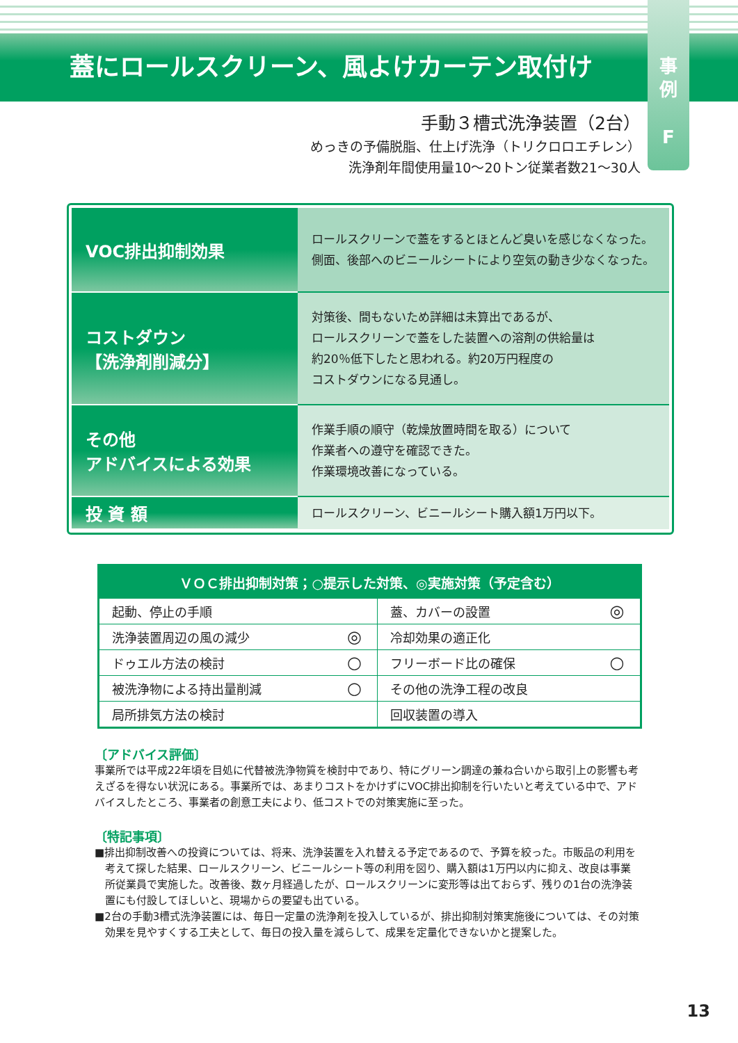蓋にロールスクリーン、風よけカーテン取付け
事
例
F
手動３槽式洗浄装置（2台）
めっきの予備脱脂、仕上げ洗浄（トリクロロエチレン）
洗浄剤年間使用量10〜20トン従業者数21〜30人
| VOC排出抑制効果 | ロールスクリーンで蓋をするとほとんど臭いを感じなくなった。 側面、後部へのビニールシートにより空気の動き少なくなった。 |
| コストダウン 【洗浄剤削減分】 | 対策後、間もないため詳細は未算出であるが、 ロールスクリーンで蓋をした装置への溶剤の供給量は 約20％低下したと思われる。約20万円程度の コストダウンになる見通し。 |
| その他 アドバイスによる効果 | 作業手順の順守（乾燥放置時間を取る）について 作業者への遵守を確認できた。 作業環境改善になっている。 |
| 投 資 額 | ロールスクリーン、ビニールシート購入額1万円以下。 |
| ＶＯＣ排出抑制対策；○提示した対策、◎実施対策（予定含む） | | | |
| --- | --- | --- | --- |
| 起動、停止の手順 | | 蓋、カバーの設置 | ◎ |
| 洗浄装置周辺の風の減少 | ◎ | 冷却効果の適正化 | |
| ドゥエル方法の検討 | ○ | フリーボード比の確保 | ○ |
| 被洗浄物による持出量削減 | ○ | その他の洗浄工程の改良 | |
| 局所排気方法の検討 | | 回収装置の導入 | |
〔アドバイス評価〕
事業所では平成22年頃を目処に代替被洗浄物質を検討中であり、特にグリーン調達の兼ね合いから取引上の影響も考えざるを得ない状況にある。事業所では、あまりコストをかけずにVOC排出抑制を行いたいと考えている中で、アドバイスしたところ、事業者の創意工夫により、低コストでの対策実施に至った。
〔特記事項〕
■排出抑制改善への投資については、将来、洗浄装置を入れ替える予定であるので、予算を絞った。市販品の利用を考えて探した結果、ロールスクリーン、ビニールシート等の利用を図り、購入額は1万円以内に抑え、改良は事業所従業員で実施した。改善後、数ヶ月経過したが、ロールスクリーンに変形等は出ておらず、残りの1台の洗浄装置にも付設してほしいと、現場からの要望も出ている。
■2台の手動3槽式洗浄装置には、毎日一定量の洗浄剤を投入しているが、排出抑制対策実施後については、その対策効果を見やすくする工夫として、毎日の投入量を減らして、成果を定量化できないかと提案した。
13